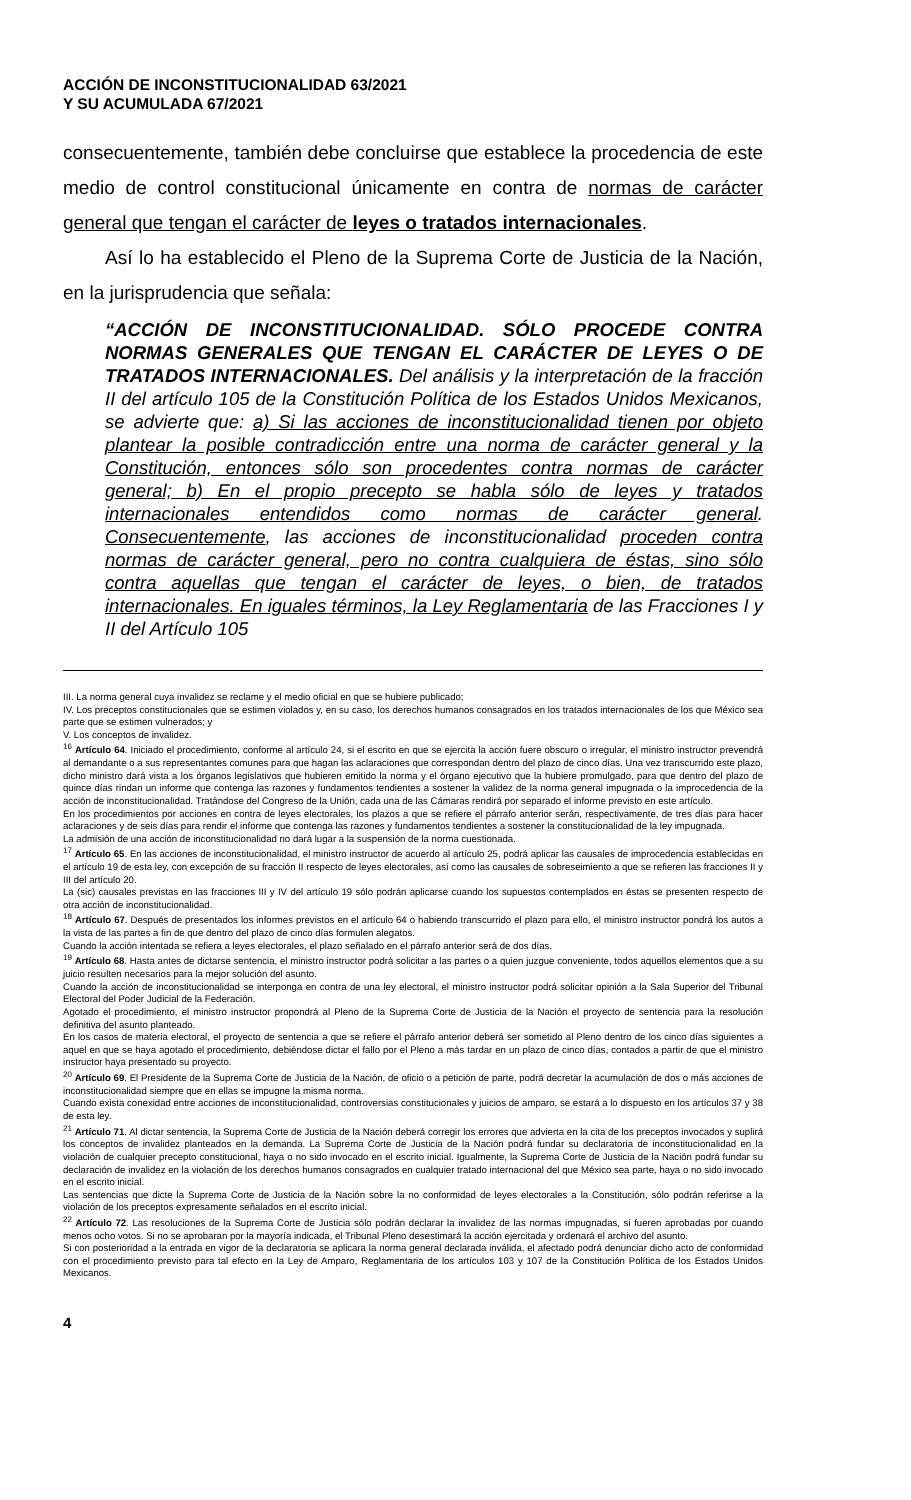ACCIÓN DE INCONSTITUCIONALIDAD 63/2021
Y SU ACUMULADA 67/2021
consecuentemente, también debe concluirse que establece la procedencia de este medio de control constitucional únicamente en contra de normas de carácter general que tengan el carácter de leyes o tratados internacionales.
Así lo ha establecido el Pleno de la Suprema Corte de Justicia de la Nación, en la jurisprudencia que señala:
“ACCIÓN DE INCONSTITUCIONALIDAD. SÓLO PROCEDE CONTRA NORMAS GENERALES QUE TENGAN EL CARÁCTER DE LEYES O DE TRATADOS INTERNACIONALES. Del análisis y la interpretación de la fracción II del artículo 105 de la Constitución Política de los Estados Unidos Mexicanos, se advierte que: a) Si las acciones de inconstitucionalidad tienen por objeto plantear la posible contradicción entre una norma de carácter general y la Constitución, entonces sólo son procedentes contra normas de carácter general; b) En el propio precepto se habla sólo de leyes y tratados internacionales entendidos como normas de carácter general. Consecuentemente, las acciones de inconstitucionalidad proceden contra normas de carácter general, pero no contra cualquiera de éstas, sino sólo contra aquellas que tengan el carácter de leyes, o bien, de tratados internacionales. En iguales términos, la Ley Reglamentaria de las Fracciones I y II del Artículo 105
III. La norma general cuya invalidez se reclame y el medio oficial en que se hubiere publicado;
IV. Los preceptos constitucionales que se estimen violados y, en su caso, los derechos humanos consagrados en los tratados internacionales de los que México sea parte que se estimen vulnerados; y
V. Los conceptos de invalidez.
<sup>16</sup> Artículo 64. Iniciado el procedimiento, conforme al artículo 24, si el escrito en que se ejercita la acción fuere obscuro o irregular, el ministro instructor prevendrá al demandante o a sus representantes comunes para que hagan las aclaraciones que correspondan dentro del plazo de cinco días. Una vez transcurrido este plazo, dicho ministro dará vista a los órganos legislativos que hubieren emitido la norma y el órgano ejecutivo que la hubiere promulgado, para que dentro del plazo de quince días rindan un informe que contenga las razones y fundamentos tendientes a sostener la validez de la norma general impugnada o la improcedencia de la acción de inconstitucionalidad. Tratándose del Congreso de la Unión, cada una de las Cámaras rendirá por separado el informe previsto en este artículo.
En los procedimientos por acciones en contra de leyes electorales, los plazos a que se refiere el párrafo anterior serán, respectivamente, de tres días para hacer aclaraciones y de seis días para rendir el informe que contenga las razones y fundamentos tendientes a sostener la constitucionalidad de la ley impugnada.
La admisión de una acción de inconstitucionalidad no dará lugar a la suspensión de la norma cuestionada.
<sup>17</sup> Artículo 65. En las acciones de inconstitucionalidad, el ministro instructor de acuerdo al artículo 25, podrá aplicar las causales de improcedencia establecidas en el artículo 19 de esta ley, con excepción de su fracción II respecto de leyes electorales, así como las causales de sobreseimiento a que se refieren las fracciones II y III del artículo 20.
La (sic) causales previstas en las fracciones III y IV del artículo 19 sólo podrán aplicarse cuando los supuestos contemplados en éstas se presenten respecto de otra acción de inconstitucionalidad.
<sup>18</sup> Artículo 67. Después de presentados los informes previstos en el artículo 64 o habiendo transcurrido el plazo para ello, el ministro instructor pondrá los autos a la vista de las partes a fin de que dentro del plazo de cinco días formulen alegatos.
Cuando la acción intentada se refiera a leyes electorales, el plazo señalado en el párrafo anterior será de dos días.
<sup>19</sup> Artículo 68. Hasta antes de dictarse sentencia, el ministro instructor podrá solicitar a las partes o a quien juzgue conveniente, todos aquellos elementos que a su juicio resulten necesarios para la mejor solución del asunto.
Cuando la acción de inconstitucionalidad se interponga en contra de una ley electoral, el ministro instructor podrá solicitar opinión a la Sala Superior del Tribunal Electoral del Poder Judicial de la Federación.
Agotado el procedimiento, el ministro instructor propondrá al Pleno de la Suprema Corte de Justicia de la Nación el proyecto de sentencia para la resolución definitiva del asunto planteado.
En los casos de materia electoral, el proyecto de sentencia a que se refiere el párrafo anterior deberá ser sometido al Pleno dentro de los cinco días siguientes a aquel en que se haya agotado el procedimiento, debiéndose dictar el fallo por el Pleno a más tardar en un plazo de cinco días, contados a partir de que el ministro instructor haya presentado su proyecto.
<sup>20</sup> Artículo 69. El Presidente de la Suprema Corte de Justicia de la Nación, de oficio o a petición de parte, podrá decretar la acumulación de dos o más acciones de inconstitucionalidad siempre que en ellas se impugne la misma norma.
Cuando exista conexidad entre acciones de inconstitucionalidad, controversias constitucionales y juicios de amparo, se estará a lo dispuesto en los artículos 37 y 38 de esta ley.
<sup>21</sup> Artículo 71. Al dictar sentencia, la Suprema Corte de Justicia de la Nación deberá corregir los errores que advierta en la cita de los preceptos invocados y suplirá los conceptos de invalidez planteados en la demanda. La Suprema Corte de Justicia de la Nación podrá fundar su declaratoria de inconstitucionalidad en la violación de cualquier precepto constitucional, haya o no sido invocado en el escrito inicial. Igualmente, la Suprema Corte de Justicia de la Nación podrá fundar su declaración de invalidez en la violación de los derechos humanos consagrados en cualquier tratado internacional del que México sea parte, haya o no sido invocado en el escrito inicial.
Las sentencias que dicte la Suprema Corte de Justicia de la Nación sobre la no conformidad de leyes electorales a la Constitución, sólo podrán referirse a la violación de los preceptos expresamente señalados en el escrito inicial.
<sup>22</sup> Artículo 72. Las resoluciones de la Suprema Corte de Justicia sólo podrán declarar la invalidez de las normas impugnadas, si fueren aprobadas por cuando menos ocho votos. Si no se aprobaran por la mayoría indicada, el Tribunal Pleno desestimará la acción ejercitada y ordenará el archivo del asunto.
Si con posterioridad a la entrada en vigor de la declaratoria se aplicara la norma general declarada inválida, el afectado podrá denunciar dicho acto de conformidad con el procedimiento previsto para tal efecto en la Ley de Amparo, Reglamentaria de los artículos 103 y 107 de la Constitución Política de los Estados Unidos Mexicanos.
4